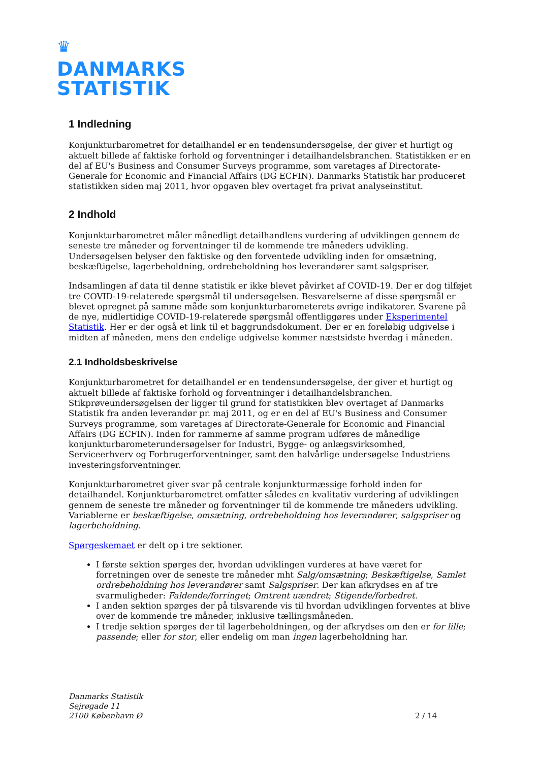♛
DANMARKS
STATISTIK
1 Indledning
Konjunkturbarometret for detailhandel er en tendensundersøgelse, der giver et hurtigt og aktuelt billede af faktiske forhold og forventninger i detailhandelsbranchen. Statistikken er en del af EU's Business and Consumer Surveys programme, som varetages af Directorate-Generale for Economic and Financial Affairs (DG ECFIN). Danmarks Statistik har produceret statistikken siden maj 2011, hvor opgaven blev overtaget fra privat analyseinstitut.
2 Indhold
Konjunkturbarometret måler månedligt detailhandlens vurdering af udviklingen gennem de seneste tre måneder og forventninger til de kommende tre måneders udvikling. Undersøgelsen belyser den faktiske og den forventede udvikling inden for omsætning, beskæftigelse, lagerbeholdning, ordrebeholdning hos leverandører samt salgspriser.
Indsamlingen af data til denne statistik er ikke blevet påvirket af COVID-19. Der er dog tilføjet tre COVID-19-relaterede spørgsmål til undersøgelsen. Besvarelserne af disse spørgsmål er blevet opregnet på samme måde som konjunkturbarometerets øvrige indikatorer. Svarene på de nye, midlertidige COVID-19-relaterede spørgsmål offentliggøres under Eksperimentel Statistik. Her er der også et link til et baggrundsdokument. Der er en foreløbig udgivelse i midten af måneden, mens den endelige udgivelse kommer næstsidste hverdag i måneden.
2.1 Indholdsbeskrivelse
Konjunkturbarometret for detailhandel er en tendensundersøgelse, der giver et hurtigt og aktuelt billede af faktiske forhold og forventninger i detailhandelsbranchen. Stikprøveundersøgelsen der ligger til grund for statistikken blev overtaget af Danmarks Statistik fra anden leverandør pr. maj 2011, og er en del af EU's Business and Consumer Surveys programme, som varetages af Directorate-Generale for Economic and Financial Affairs (DG ECFIN). Inden for rammerne af samme program udføres de månedlige konjunkturbarometerundersøgelser for Industri, Bygge- og anlægsvirksomhed, Serviceerhverv og Forbrugerforventninger, samt den halvårlige undersøgelse Industriens investeringsforventninger.
Konjunkturbarometret giver svar på centrale konjunkturmæssige forhold inden for detailhandel. Konjunkturbarometret omfatter således en kvalitativ vurdering af udviklingen gennem de seneste tre måneder og forventninger til de kommende tre måneders udvikling. Variablerne er beskæftigelse, omsætning, ordrebeholdning hos leverandører, salgspriser og lagerbeholdning.
Spørgeskemaet er delt op i tre sektioner.
I første sektion spørges der, hvordan udviklingen vurderes at have været for forretningen over de seneste tre måneder mht Salg/omsætning; Beskæftigelse, Samlet ordrebeholdning hos leverandører samt Salgspriser. Der kan afkrydses en af tre svarmuligheder: Faldende/forringet; Omtrent uændret; Stigende/forbedret.
I anden sektion spørges der på tilsvarende vis til hvordan udviklingen forventes at blive over de kommende tre måneder, inklusive tællingsmåneden.
I tredje sektion spørges der til lagerbeholdningen, og der afkrydses om den er for lille; passende; eller for stor, eller endelig om man ingen lagerbeholdning har.
Danmarks Statistik
Sejrøgade 11
2100 København Ø
2 / 14